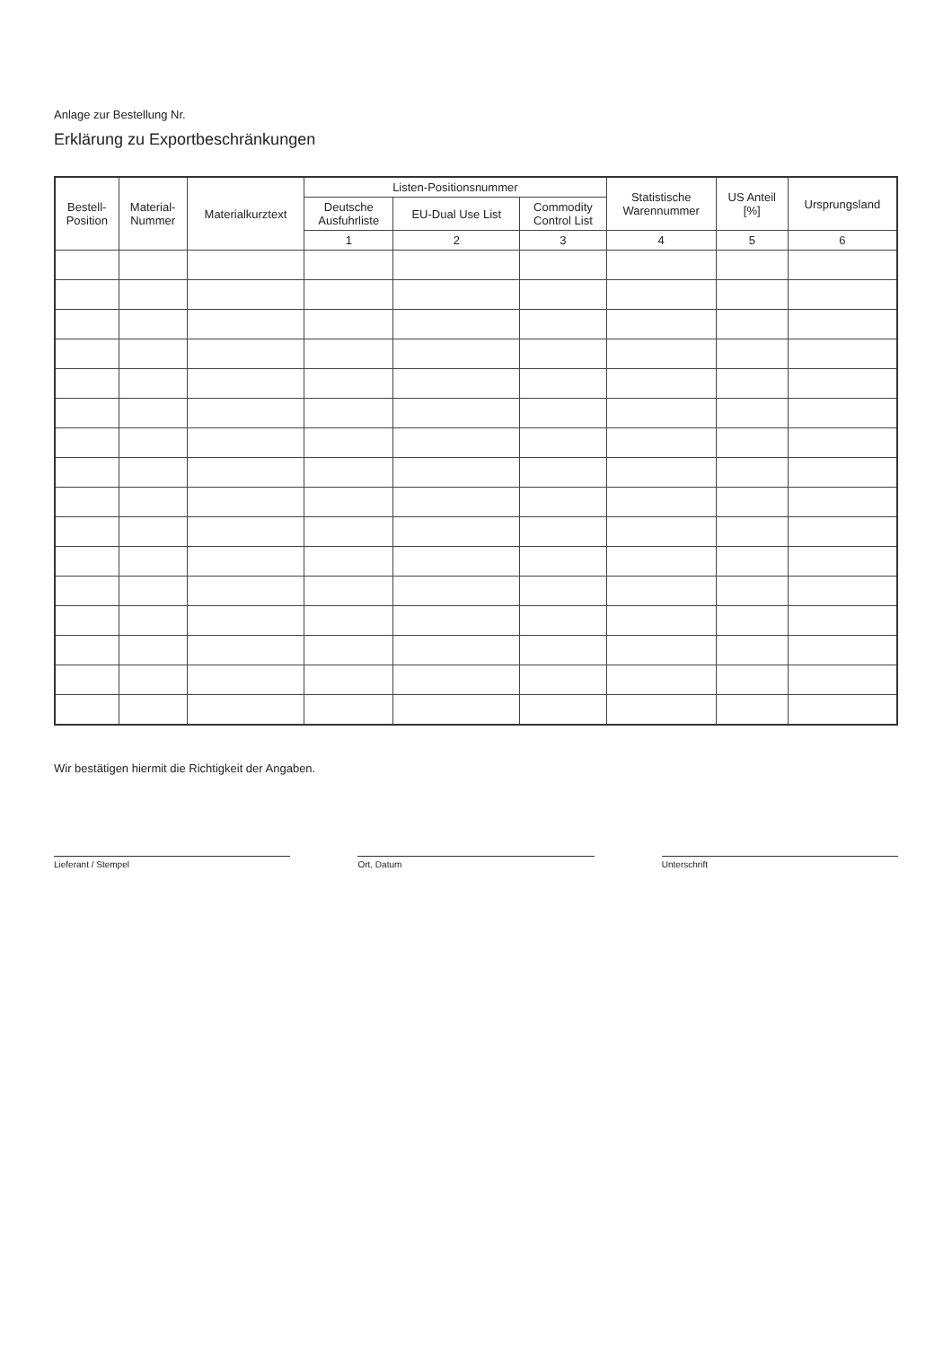Anlage zur Bestellung Nr.
Erklärung zu Exportbeschränkungen
| Bestell- Position | Material- Nummer | Materialkurztext | Listen-Positionsnummer | | | Statistische Warennummer | US Anteil [%] | Ursprungsland |
| --- | --- | --- | --- | --- | --- | --- | --- | --- |
| | | | Deutsche Ausfuhrliste | EU-Dual Use List | Commodity Control List | | | |
| | | | 1 | 2 | 3 | 4 | 5 | 6 |
Wir bestätigen hiermit die Richtigkeit der Angaben.
Lieferant / Stempel Ort, Datum Unterschrift